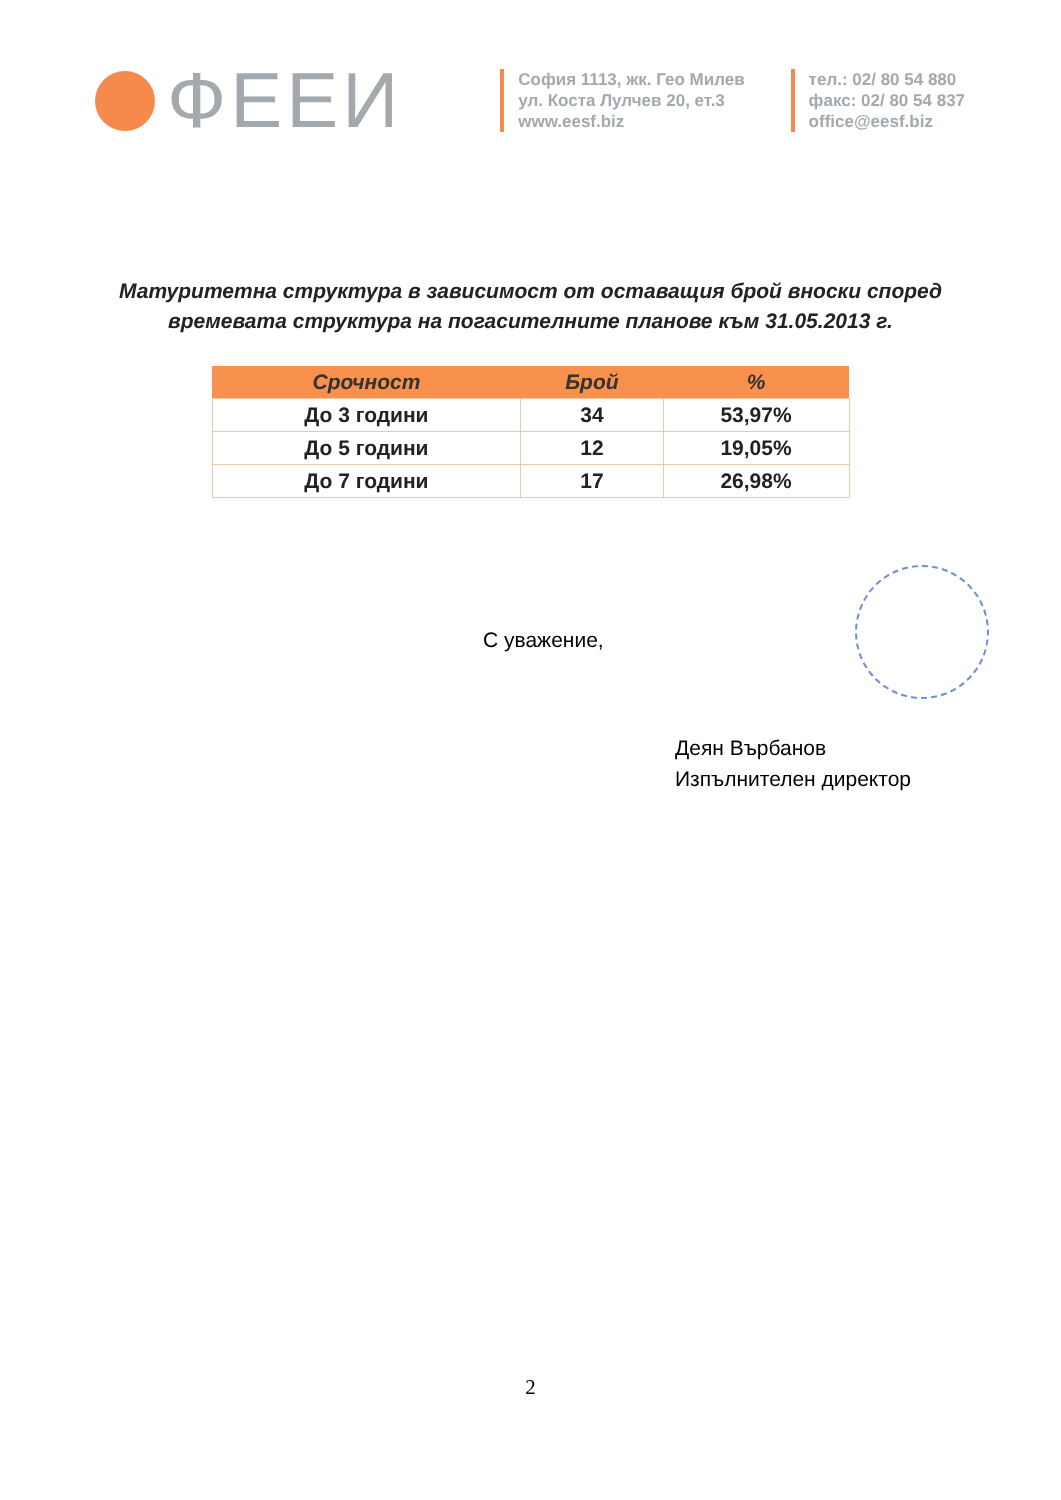ФЕЕИ
София 1113, жк. Гео Милев
ул. Коста Лулчев 20, ет.3
www.eesf.biz
тел.: 02/ 80 54 880
факс: 02/ 80 54 837
office@eesf.biz
Матуритетна структура в зависимост от оставащия брой вноски според
времевата структура на погасителните планове към 31.05.2013 г.
| Срочност | Брой | % |
| --- | --- | --- |
| До 3 години | 34 | 53,97% |
| До 5 години | 12 | 19,05% |
| До 7 години | 17 | 26,98% |
С уважение,
Деян Върбанов
Изпълнителен директор
2